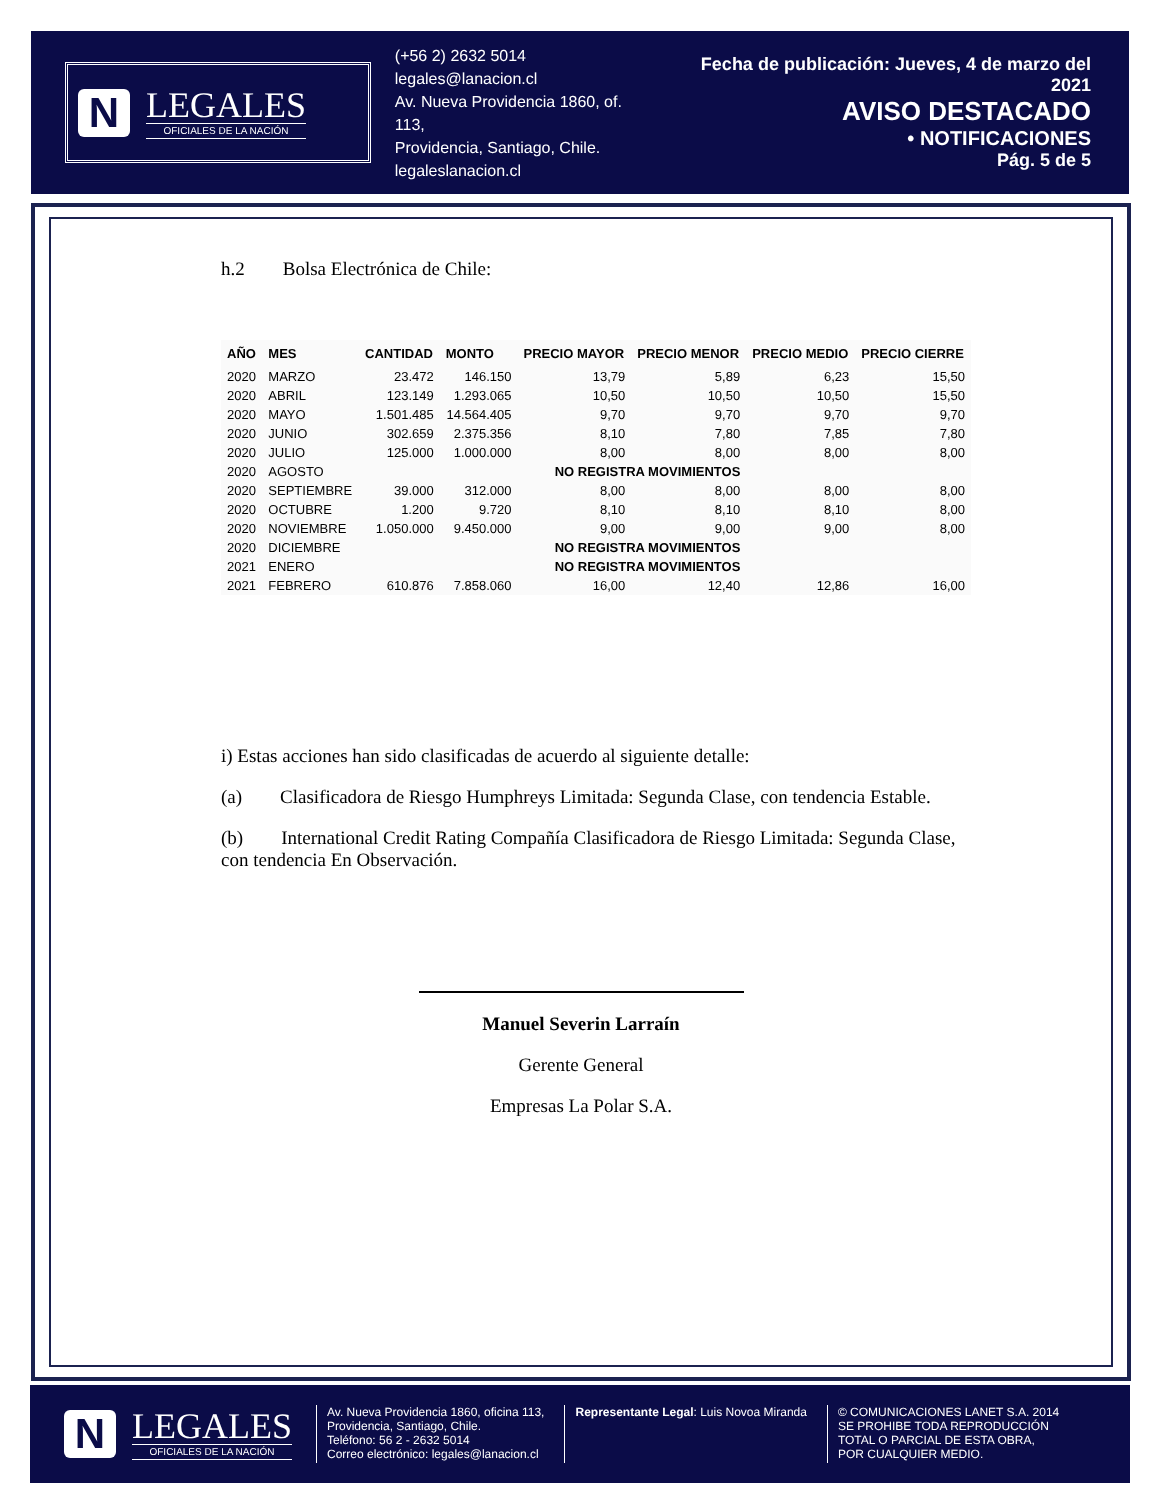N
LEGALES
OFICIALES DE LA NACIÓN
(+56 2) 2632 5014
legales@lanacion.cl
Av. Nueva Providencia 1860, of. 113,
Providencia, Santiago, Chile.
legaleslanacion.cl
Fecha de publicación: Jueves, 4 de marzo del 2021
AVISO DESTACADO
• NOTIFICACIONES
Pág. 5 de 5
h.2 Bolsa Electrónica de Chile:
| AÑO | MES | CANTIDAD | MONTO | PRECIO MAYOR | PRECIO MENOR | PRECIO MEDIO | PRECIO CIERRE |
| --- | --- | --- | --- | --- | --- | --- | --- |
| 2020 | MARZO | 23.472 | 146.150 | 13,79 | 5,89 | 6,23 | 15,50 |
| 2020 | ABRIL | 123.149 | 1.293.065 | 10,50 | 10,50 | 10,50 | 15,50 |
| 2020 | MAYO | 1.501.485 | 14.564.405 | 9,70 | 9,70 | 9,70 | 9,70 |
| 2020 | JUNIO | 302.659 | 2.375.356 | 8,10 | 7,80 | 7,85 | 7,80 |
| 2020 | JULIO | 125.000 | 1.000.000 | 8,00 | 8,00 | 8,00 | 8,00 |
| 2020 | AGOSTO | | NO REGISTRA MOVIMIENTOS | | | | |
| 2020 | SEPTIEMBRE | 39.000 | 312.000 | 8,00 | 8,00 | 8,00 | 8,00 |
| 2020 | OCTUBRE | 1.200 | 9.720 | 8,10 | 8,10 | 8,10 | 8,00 |
| 2020 | NOVIEMBRE | 1.050.000 | 9.450.000 | 9,00 | 9,00 | 9,00 | 8,00 |
| 2020 | DICIEMBRE | | NO REGISTRA MOVIMIENTOS | | | | |
| 2021 | ENERO | | NO REGISTRA MOVIMIENTOS | | | | |
| 2021 | FEBRERO | 610.876 | 7.858.060 | 16,00 | 12,40 | 12,86 | 16,00 |
i) Estas acciones han sido clasificadas de acuerdo al siguiente detalle:
(a) Clasificadora de Riesgo Humphreys Limitada: Segunda Clase, con tendencia Estable.
(b) International Credit Rating Compañía Clasificadora de Riesgo Limitada: Segunda Clase, con tendencia En Observación.
Manuel Severin Larraín
Gerente General
Empresas La Polar S.A.
N
LEGALES
OFICIALES DE LA NACIÓN
Av. Nueva Providencia 1860, oficina 113,
Providencia, Santiago, Chile.
Teléfono: 56 2 - 2632 5014
Correo electrónico: legales@lanacion.cl
Representante Legal: Luis Novoa Miranda
© COMUNICACIONES LANET S.A. 2014
SE PROHIBE TODA REPRODUCCIÓN
TOTAL O PARCIAL DE ESTA OBRA,
POR CUALQUIER MEDIO.